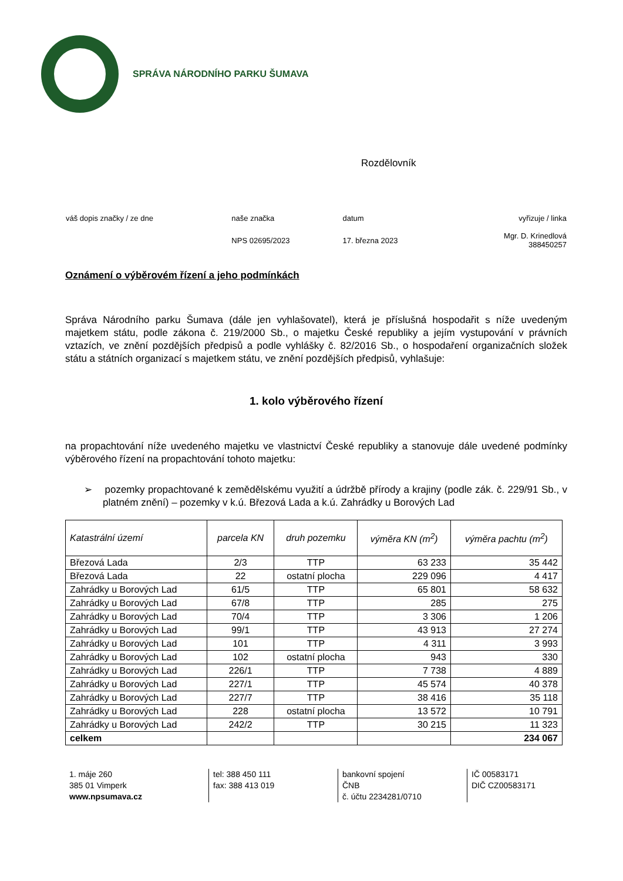SPRÁVA NÁRODNÍHO PARKU ŠUMAVA
Rozdělovník
| váš dopis značky / ze dne | naše značka | datum | vyřizuje / linka |
| | NPS 02695/2023 | 17. března 2023 | Mgr. D. Krinedlová 388450257 |
Oznámení o výběrovém řízení a jeho podmínkách
Správa Národního parku Šumava (dále jen vyhlašovatel), která je příslušná hospodařit s níže uvedeným majetkem státu, podle zákona č. 219/2000 Sb., o majetku České republiky a jejím vystupování v právních vztazích, ve znění pozdějších předpisů a podle vyhlášky č. 82/2016 Sb., o hospodaření organizačních složek státu a státních organizací s majetkem státu, ve znění pozdějších předpisů, vyhlašuje:
1. kolo výběrového řízení
na propachtování níže uvedeného majetku ve vlastnictví České republiky a stanovuje dále uvedené podmínky výběrového řízení na propachtování tohoto majetku:
➢ pozemky propachtované k zemědělskému využití a údržbě přírody a krajiny (podle zák. č. 229/91 Sb., v platném znění) – pozemky v k.ú. Březová Lada a k.ú. Zahrádky u Borových Lad
| Katastrální území | parcela KN | druh pozemku | výměra KN (m<sup>2</sup>) | výměra pachtu (m<sup>2</sup>) |
| --- | --- | --- | --- | --- |
| Březová Lada | 2/3 | TTP | 63 233 | 35 442 |
| Březová Lada | 22 | ostatní plocha | 229 096 | 4 417 |
| Zahrádky u Borových Lad | 61/5 | TTP | 65 801 | 58 632 |
| Zahrádky u Borových Lad | 67/8 | TTP | 285 | 275 |
| Zahrádky u Borových Lad | 70/4 | TTP | 3 306 | 1 206 |
| Zahrádky u Borových Lad | 99/1 | TTP | 43 913 | 27 274 |
| Zahrádky u Borových Lad | 101 | TTP | 4 311 | 3 993 |
| Zahrádky u Borových Lad | 102 | ostatní plocha | 943 | 330 |
| Zahrádky u Borových Lad | 226/1 | TTP | 7 738 | 4 889 |
| Zahrádky u Borových Lad | 227/1 | TTP | 45 574 | 40 378 |
| Zahrádky u Borových Lad | 227/7 | TTP | 38 416 | 35 118 |
| Zahrádky u Borových Lad | 228 | ostatní plocha | 13 572 | 10 791 |
| Zahrádky u Borových Lad | 242/2 | TTP | 30 215 | 11 323 |
| celkem | | | | 234 067 |
1. máje 260
385 01 Vimperk
www.npsumava.cz
tel: 388 450 111
fax: 388 413 019
bankovní spojení
ČNB
č. účtu 2234281/0710
IČ 00583171
DIČ CZ00583171